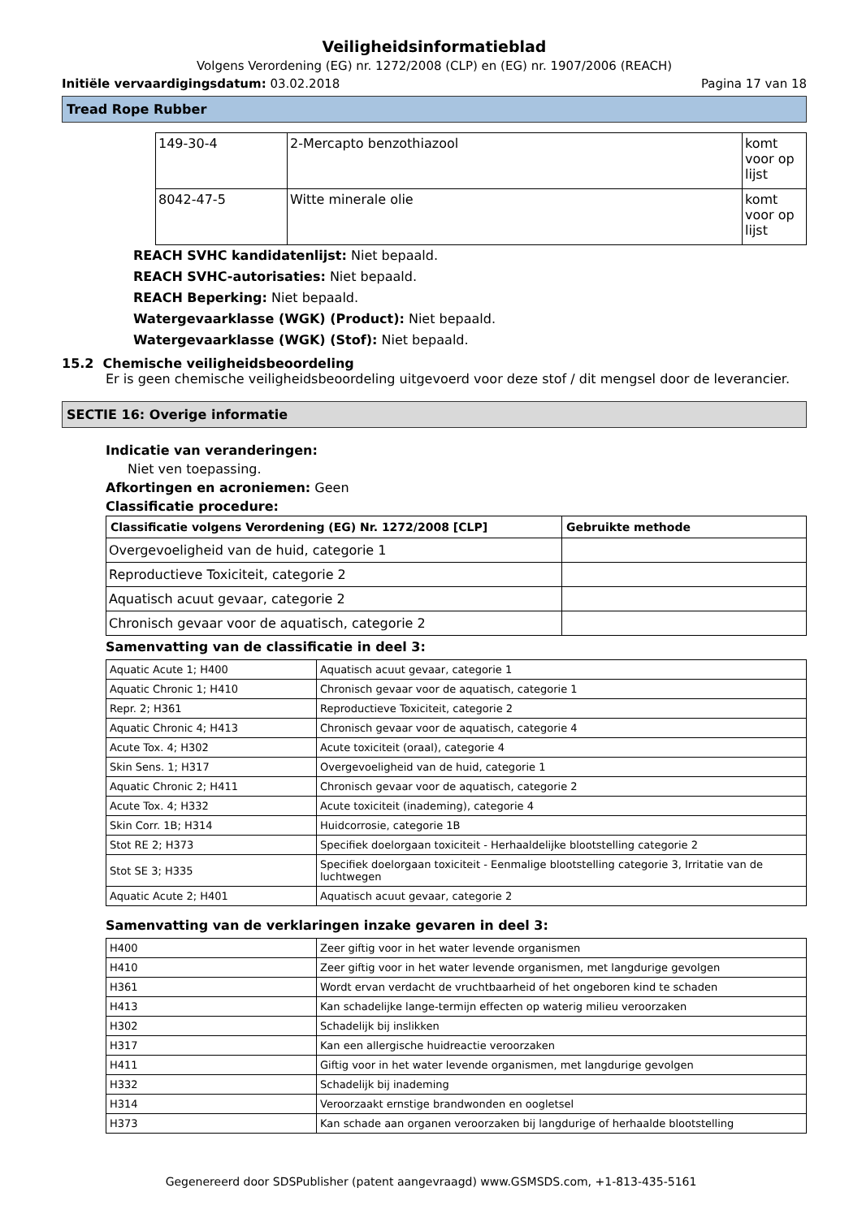Veiligheidsinformatieblad
Volgens Verordening (EG) nr. 1272/2008 (CLP) en (EG) nr. 1907/2006 (REACH)
Initiële vervaardigingsdatum: 03.02.2018 Pagina 17 van 18
Tread Rope Rubber
| 149-30-4 | 2-Mercapto benzothiazool | komt voor op lijst |
| 8042-47-5 | Witte minerale olie | komt voor op lijst |
REACH SVHC kandidatenlijst: Niet bepaald.
REACH SVHC-autorisaties: Niet bepaald.
REACH Beperking: Niet bepaald.
Watergevaarklasse (WGK) (Product): Niet bepaald.
Watergevaarklasse (WGK) (Stof): Niet bepaald.
15.2 Chemische veiligheidsbeoordeling
Er is geen chemische veiligheidsbeoordeling uitgevoerd voor deze stof / dit mengsel door de leverancier.
SECTIE 16: Overige informatie
Indicatie van veranderingen:
Niet ven toepassing.
Afkortingen en acroniemen: Geen
Classificatie procedure:
| Classificatie volgens Verordening (EG) Nr. 1272/2008 [CLP] | Gebruikte methode |
| --- | --- |
| Overgevoeligheid van de huid, categorie 1 | |
| Reproductieve Toxiciteit, categorie 2 | |
| Aquatisch acuut gevaar, categorie 2 | |
| Chronisch gevaar voor de aquatisch, categorie 2 | |
Samenvatting van de classificatie in deel 3:
| Aquatic Acute 1; H400 | Aquatisch acuut gevaar, categorie 1 |
| Aquatic Chronic 1; H410 | Chronisch gevaar voor de aquatisch, categorie 1 |
| Repr. 2; H361 | Reproductieve Toxiciteit, categorie 2 |
| Aquatic Chronic 4; H413 | Chronisch gevaar voor de aquatisch, categorie 4 |
| Acute Tox. 4; H302 | Acute toxiciteit (oraal), categorie 4 |
| Skin Sens. 1; H317 | Overgevoeligheid van de huid, categorie 1 |
| Aquatic Chronic 2; H411 | Chronisch gevaar voor de aquatisch, categorie 2 |
| Acute Tox. 4; H332 | Acute toxiciteit (inademing), categorie 4 |
| Skin Corr. 1B; H314 | Huidcorrosie, categorie 1B |
| Stot RE 2; H373 | Specifiek doelorgaan toxiciteit - Herhaaldelijke blootstelling categorie 2 |
| Stot SE 3; H335 | Specifiek doelorgaan toxiciteit - Eenmalige blootstelling categorie 3, Irritatie van de luchtwegen |
| Aquatic Acute 2; H401 | Aquatisch acuut gevaar, categorie 2 |
Samenvatting van de verklaringen inzake gevaren in deel 3:
| H400 | Zeer giftig voor in het water levende organismen |
| H410 | Zeer giftig voor in het water levende organismen, met langdurige gevolgen |
| H361 | Wordt ervan verdacht de vruchtbaarheid of het ongeboren kind te schaden |
| H413 | Kan schadelijke lange-termijn effecten op waterig milieu veroorzaken |
| H302 | Schadelijk bij inslikken |
| H317 | Kan een allergische huidreactie veroorzaken |
| H411 | Giftig voor in het water levende organismen, met langdurige gevolgen |
| H332 | Schadelijk bij inademing |
| H314 | Veroorzaakt ernstige brandwonden en oogletsel |
| H373 | Kan schade aan organen veroorzaken bij langdurige of herhaalde blootstelling |
Gegenereerd door SDSPublisher (patent aangevraagd) www.GSMSDS.com, +1-813-435-5161